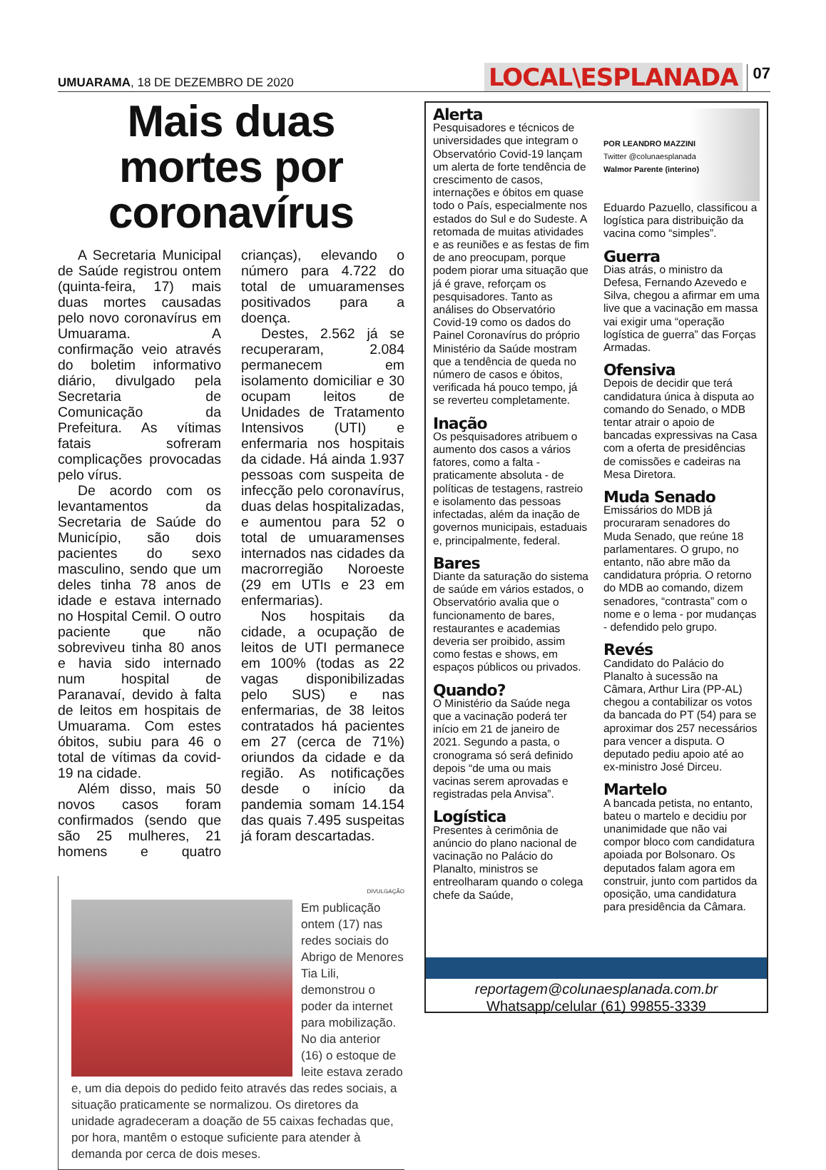UMUARAMA, 18 DE DEZEMBRO DE 2020
LOCAL\ESPLANADA 07
Mais duas mortes por coronavírus
A Secretaria Municipal de Saúde registrou ontem (quinta-feira, 17) mais duas mortes causadas pelo novo coronavírus em Umuarama. A confirmação veio através do boletim informativo diário, divulgado pela Secretaria de Comunicação da Prefeitura. As vítimas fatais sofreram complicações provocadas pelo vírus.
De acordo com os levantamentos da Secretaria de Saúde do Município, são dois pacientes do sexo masculino, sendo que um deles tinha 78 anos de idade e estava internado no Hospital Cemil. O outro paciente que não sobreviveu tinha 80 anos e havia sido internado num hospital de Paranavaí, devido à falta de leitos em hospitais de Umuarama. Com estes óbitos, subiu para 46 o total de vítimas da covid-19 na cidade.
Além disso, mais 50 novos casos foram confirmados (sendo que são 25 mulheres, 21 homens e quatro crianças), elevando o número para 4.722 do total de umuaramenses positivados para a doença.
Destes, 2.562 já se recuperaram, 2.084 permanecem em isolamento domiciliar e 30 ocupam leitos de Unidades de Tratamento Intensivos (UTI) e enfermaria nos hospitais da cidade. Há ainda 1.937 pessoas com suspeita de infecção pelo coronavírus, duas delas hospitalizadas, e aumentou para 52 o total de umuaramenses internados nas cidades da macrorregião Noroeste (29 em UTIs e 23 em enfermarias).
Nos hospitais da cidade, a ocupação de leitos de UTI permanece em 100% (todas as 22 vagas disponibilizadas pelo SUS) e nas enfermarias, de 38 leitos contratados há pacientes em 27 (cerca de 71%) oriundos da cidade e da região. As notificações desde o início da pandemia somam 14.154 das quais 7.495 suspeitas já foram descartadas.
DIVULGAÇÃO
Em publicação ontem (17) nas redes sociais do Abrigo de Menores Tia Lili, demonstrou o poder da internet para mobilização. No dia anterior (16) o estoque de leite estava zerado e, um dia depois do pedido feito através das redes sociais, a situação praticamente se normalizou. Os diretores da unidade agradeceram a doação de 55 caixas fechadas que, por hora, mantêm o estoque suficiente para atender à demanda por cerca de dois meses.
Alerta
Pesquisadores e técnicos de universidades que integram o Observatório Covid-19 lançam um alerta de forte tendência de crescimento de casos, internações e óbitos em quase todo o País, especialmente nos estados do Sul e do Sudeste. A retomada de muitas atividades e as reuniões e as festas de fim de ano preocupam, porque podem piorar uma situação que já é grave, reforçam os pesquisadores. Tanto as análises do Observatório Covid-19 como os dados do Painel Coronavírus do próprio Ministério da Saúde mostram que a tendência de queda no número de casos e óbitos, verificada há pouco tempo, já se reverteu completamente.
Inação
Os pesquisadores atribuem o aumento dos casos a vários fatores, como a falta - praticamente absoluta - de políticas de testagens, rastreio e isolamento das pessoas infectadas, além da inação de governos municipais, estaduais e, principalmente, federal.
Bares
Diante da saturação do sistema de saúde em vários estados, o Observatório avalia que o funcionamento de bares, restaurantes e academias deveria ser proibido, assim como festas e shows, em espaços públicos ou privados.
Quando?
O Ministério da Saúde nega que a vacinação poderá ter início em 21 de janeiro de 2021. Segundo a pasta, o cronograma só será definido depois “de uma ou mais vacinas serem aprovadas e registradas pela Anvisa”.
Logística
Presentes à cerimônia de anúncio do plano nacional de vacinação no Palácio do Planalto, ministros se entreolharam quando o colega chefe da Saúde,
POR LEANDRO MAZZINI
Twitter @colunaesplanada
Walmor Parente (interino)
Eduardo Pazuello, classificou a logística para distribuição da vacina como “simples”.
Guerra
Dias atrás, o ministro da Defesa, Fernando Azevedo e Silva, chegou a afirmar em uma live que a vacinação em massa vai exigir uma “operação logística de guerra” das Forças Armadas.
Ofensiva
Depois de decidir que terá candidatura única à disputa ao comando do Senado, o MDB tentar atrair o apoio de bancadas expressivas na Casa com a oferta de presidências de comissões e cadeiras na Mesa Diretora.
Muda Senado
Emissários do MDB já procuraram senadores do Muda Senado, que reúne 18 parlamentares. O grupo, no entanto, não abre mão da candidatura própria. O retorno do MDB ao comando, dizem senadores, “contrasta” com o nome e o lema - por mudanças - defendido pelo grupo.
Revés
Candidato do Palácio do Planalto à sucessão na Câmara, Arthur Lira (PP-AL) chegou a contabilizar os votos da bancada do PT (54) para se aproximar dos 257 necessários para vencer a disputa. O deputado pediu apoio até ao ex-ministro José Dirceu.
Martelo
A bancada petista, no entanto, bateu o martelo e decidiu por unanimidade que não vai compor bloco com candidatura apoiada por Bolsonaro. Os deputados falam agora em construir, junto com partidos da oposição, uma candidatura para presidência da Câmara.
reportagem@colunaesplanada.com.br
Whatsapp/celular (61) 99855-3339